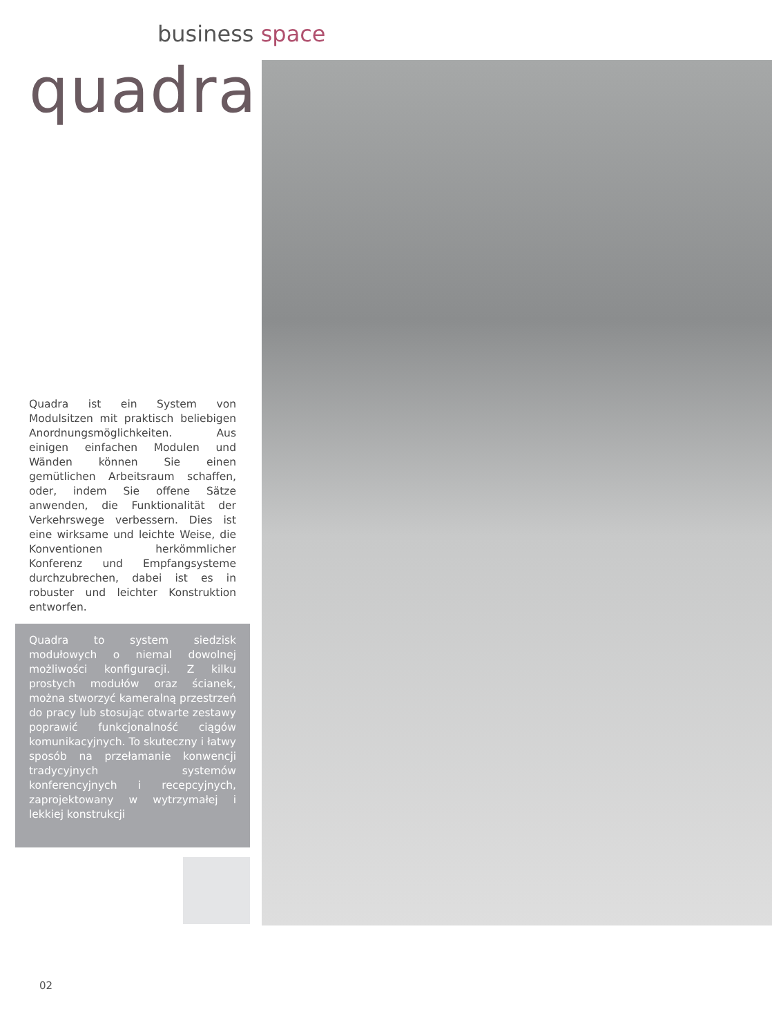business space
quadra
Quadra ist ein System von Modulsitzen mit praktisch beliebigen Anordnungsmöglichkeiten. Aus einigen einfachen Modulen und Wänden können Sie einen gemütlichen Arbeitsraum schaffen, oder, indem Sie offene Sätze anwenden, die Funktionalität der Verkehrswege verbessern. Dies ist eine wirksame und leichte Weise, die Konventionen herkömmlicher Konferenz und Empfangsysteme durchzubrechen, dabei ist es in robuster und leichter Konstruktion entworfen.
Quadra to system siedzisk modułowych o niemal dowolnej możliwości konfiguracji. Z kilku prostych modułów oraz ścianek, można stworzyć kameralną przestrzeń do pracy lub stosując otwarte zestawy poprawić funkcjonalność ciągów komunikacyjnych. To skuteczny i łatwy sposób na przełamanie konwencji tradycyjnych systemów konferencyjnych i recepcyjnych, zaprojektowany w wytrzymałej i lekkiej konstrukcji
02